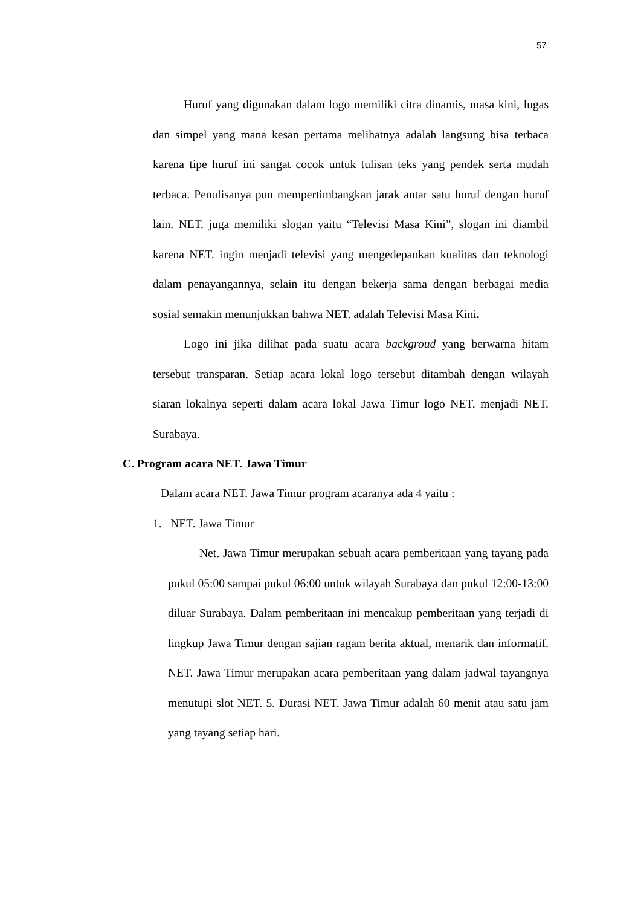57
Huruf yang digunakan dalam logo memiliki citra dinamis, masa kini, lugas dan simpel yang mana kesan pertama melihatnya adalah langsung bisa terbaca karena tipe huruf ini sangat cocok untuk tulisan teks yang pendek serta mudah terbaca. Penulisanya pun mempertimbangkan jarak antar satu huruf dengan huruf lain. NET. juga memiliki slogan yaitu “Televisi Masa Kini”, slogan ini diambil karena NET. ingin menjadi televisi yang mengedepankan kualitas dan teknologi dalam penayangannya, selain itu dengan bekerja sama dengan berbagai media sosial semakin menunjukkan bahwa NET. adalah Televisi Masa Kini.
Logo ini jika dilihat pada suatu acara backgroud yang berwarna hitam tersebut transparan. Setiap acara lokal logo tersebut ditambah dengan wilayah siaran lokalnya seperti dalam acara lokal Jawa Timur logo NET. menjadi NET. Surabaya.
C. Program acara NET. Jawa Timur
Dalam acara NET. Jawa Timur program acaranya ada 4 yaitu :
1. NET. Jawa Timur
Net. Jawa Timur merupakan sebuah acara pemberitaan yang tayang pada pukul 05:00 sampai pukul 06:00 untuk wilayah Surabaya dan pukul 12:00-13:00 diluar Surabaya. Dalam pemberitaan ini mencakup pemberitaan yang terjadi di lingkup Jawa Timur dengan sajian ragam berita aktual, menarik dan informatif. NET. Jawa Timur merupakan acara pemberitaan yang dalam jadwal tayangnya menutupi slot NET. 5. Durasi NET. Jawa Timur adalah 60 menit atau satu jam yang tayang setiap hari.